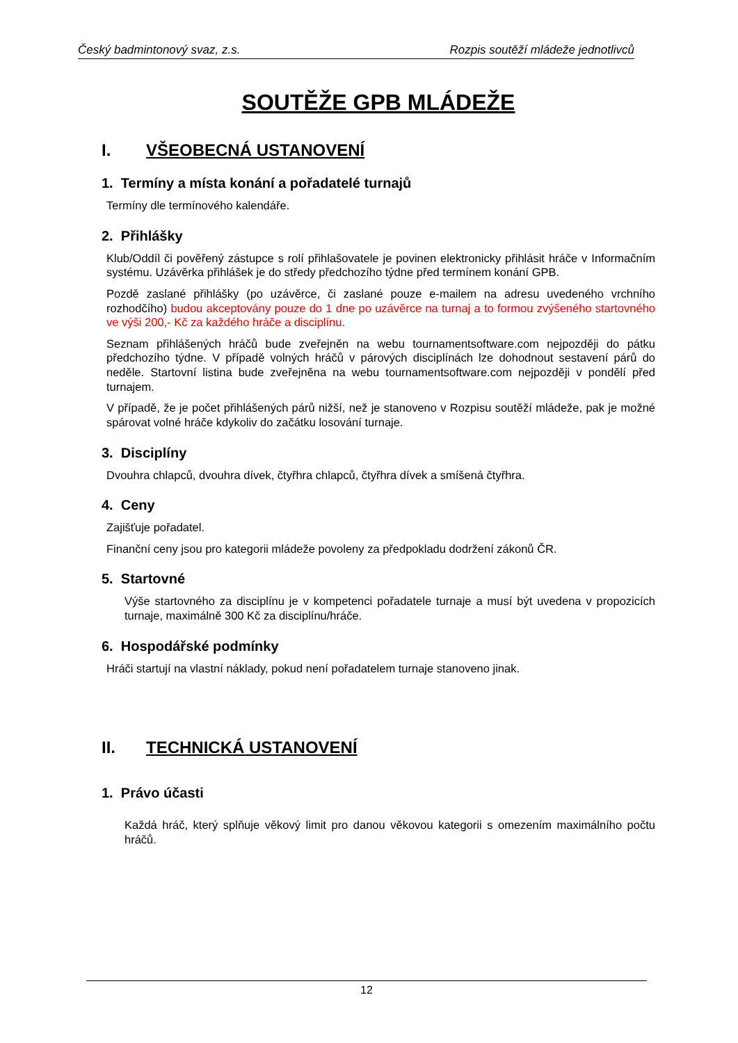Český badmintonový svaz, z.s. Rozpis soutěží mládeže jednotlivců
SOUTĚŽE GPB MLÁDEŽE
I. VŠEOBECNÁ USTANOVENÍ
1. Termíny a místa konání a pořadatelé turnajů
Termíny dle termínového kalendáře.
2. Přihlášky
Klub/Oddíl či pověřený zástupce s rolí přihlašovatele je povinen elektronicky přihlásit hráče v Informačním systému. Uzávěrka přihlášek je do středy předchozího týdne před termínem konání GPB.
Pozdě zaslané přihlášky (po uzávěrce, či zaslané pouze e-mailem na adresu uvedeného vrchního rozhodčího) budou akceptovány pouze do 1 dne po uzávěrce na turnaj a to formou zvýšeného startovného ve výši 200,- Kč za každého hráče a disciplínu.
Seznam přihlášených hráčů bude zveřejněn na webu tournamentsoftware.com nejpozději do pátku předchozího týdne. V případě volných hráčů v párových disciplínách lze dohodnout sestavení párů do neděle. Startovní listina bude zveřejněna na webu tournamentsoftware.com nejpozději v pondělí před turnajem.
V případě, že je počet přihlášených párů nižší, než je stanoveno v Rozpisu soutěží mládeže, pak je možné spárovat volné hráče kdykoliv do začátku losování turnaje.
3. Disciplíny
Dvouhra chlapců, dvouhra dívek, čtyřhra chlapců, čtyřhra dívek a smíšená čtyřhra.
4. Ceny
Zajišťuje pořadatel.
Finanční ceny jsou pro kategorii mládeže povoleny za předpokladu dodržení zákonů ČR.
5. Startovné
Výše startovného za disciplínu je v kompetenci pořadatele turnaje a musí být uvedena v propozicích turnaje, maximálně 300 Kč za disciplínu/hráče.
6. Hospodářské podmínky
Hráči startují na vlastní náklady, pokud není pořadatelem turnaje stanoveno jinak.
II. TECHNICKÁ USTANOVENÍ
1. Právo účasti
Každá hráč, který splňuje věkový limit pro danou věkovou kategorii s omezením maximálního počtu hráčů.
12